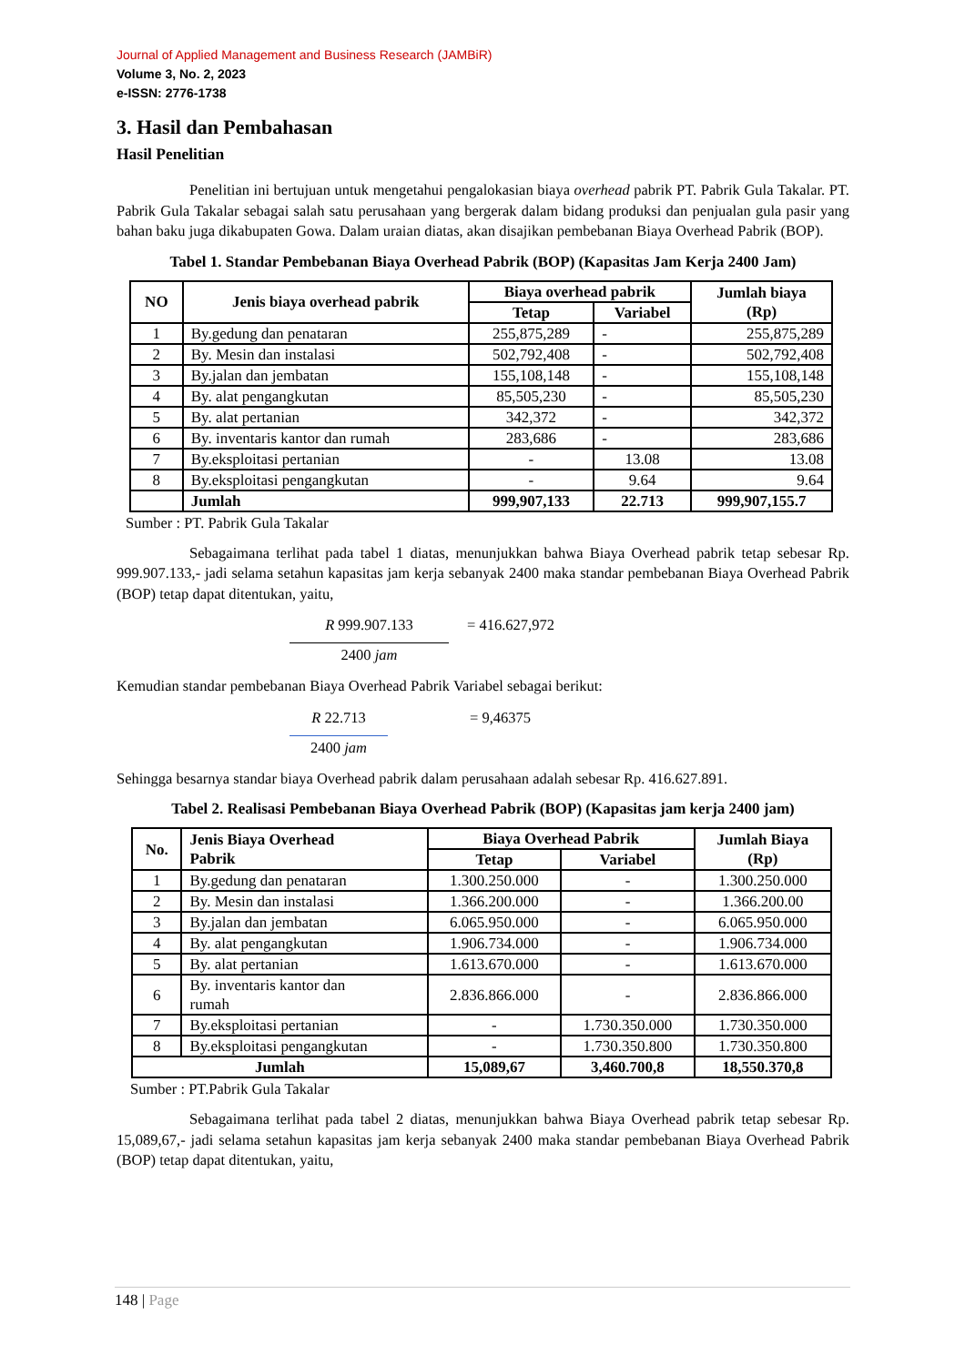Journal of Applied Management and Business Research (JAMBiR)
Volume 3, No. 2, 2023
e-ISSN: 2776-1738
3. Hasil dan Pembahasan
Hasil Penelitian
Penelitian ini bertujuan untuk mengetahui pengalokasian biaya overhead pabrik PT. Pabrik Gula Takalar. PT. Pabrik Gula Takalar sebagai salah satu perusahaan yang bergerak dalam bidang produksi dan penjualan gula pasir yang bahan baku juga dikabupaten Gowa. Dalam uraian diatas, akan disajikan pembebanan Biaya Overhead Pabrik (BOP).
Tabel 1. Standar Pembebanan Biaya Overhead Pabrik (BOP) (Kapasitas Jam Kerja 2400 Jam)
| NO | Jenis biaya overhead pabrik | Biaya overhead pabrik | | Jumlah biaya (Rp) |
| --- | --- | --- | --- | --- |
| | | Tetap | Variabel | |
| 1 | By.gedung dan penataran | 255,875,289 | - | 255,875,289 |
| 2 | By. Mesin dan instalasi | 502,792,408 | - | 502,792,408 |
| 3 | By.jalan dan jembatan | 155,108,148 | - | 155,108,148 |
| 4 | By. alat pengangkutan | 85,505,230 | - | 85,505,230 |
| 5 | By. alat pertanian | 342,372 | - | 342,372 |
| 6 | By. inventaris kantor dan rumah | 283,686 | - | 283,686 |
| 7 | By.eksploitasi pertanian | - | 13.08 | 13.08 |
| 8 | By.eksploitasi pengangkutan | - | 9.64 | 9.64 |
| | Jumlah | 999,907,133 | 22.713 | 999,907,155.7 |
Sumber : PT. Pabrik Gula Takalar
Sebagaimana terlihat pada tabel 1 diatas, menunjukkan bahwa Biaya Overhead pabrik tetap sebesar Rp. 999.907.133,- jadi selama setahun kapasitas jam kerja sebanyak 2400 maka standar pembebanan Biaya Overhead Pabrik (BOP) tetap dapat ditentukan, yaitu,
R 999.907.133
2400 jam
= 416.627,972
Kemudian standar pembebanan Biaya Overhead Pabrik Variabel sebagai berikut:
R 22.713
2400 jam
= 9,46375
Sehingga besarnya standar biaya Overhead pabrik dalam perusahaan adalah sebesar Rp. 416.627.891.
Tabel 2. Realisasi Pembebanan Biaya Overhead Pabrik (BOP) (Kapasitas jam kerja 2400 jam)
| No. | Jenis Biaya Overhead Pabrik | Biaya Overhead Pabrik | | Jumlah Biaya (Rp) |
| --- | --- | --- | --- | --- |
| | | Tetap | Variabel | |
| 1 | By.gedung dan penataran | 1.300.250.000 | - | 1.300.250.000 |
| 2 | By. Mesin dan instalasi | 1.366.200.000 | - | 1.366.200.00 |
| 3 | By.jalan dan jembatan | 6.065.950.000 | - | 6.065.950.000 |
| 4 | By. alat pengangkutan | 1.906.734.000 | - | 1.906.734.000 |
| 5 | By. alat pertanian | 1.613.670.000 | - | 1.613.670.000 |
| 6 | By. inventaris kantor dan rumah | 2.836.866.000 | - | 2.836.866.000 |
| 7 | By.eksploitasi pertanian | - | 1.730.350.000 | 1.730.350.000 |
| 8 | By.eksploitasi pengangkutan | - | 1.730.350.800 | 1.730.350.800 |
| Jumlah | | 15,089,67 | 3,460.700,8 | 18,550.370,8 |
Sumber : PT.Pabrik Gula Takalar
Sebagaimana terlihat pada tabel 2 diatas, menunjukkan bahwa Biaya Overhead pabrik tetap sebesar Rp. 15,089,67,- jadi selama setahun kapasitas jam kerja sebanyak 2400 maka standar pembebanan Biaya Overhead Pabrik (BOP) tetap dapat ditentukan, yaitu,
148 | Page